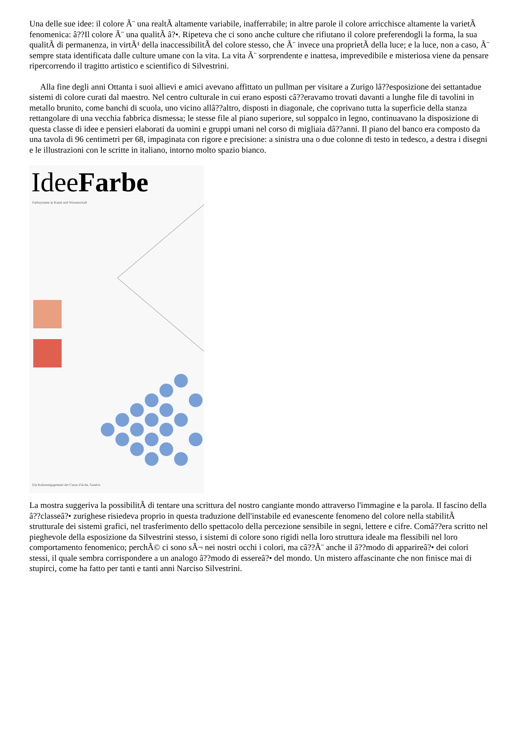Una delle sue idee: il colore Ã¨ una realtÃ altamente variabile, inafferrabile; in altre parole il colore arricchisce altamente la varietÃ fenomenica: â??Il colore Ã¨ una qualitÃ â?•. Ripeteva che ci sono anche culture che rifiutano il colore preferendogli la forma, la sua qualitÃ di permanenza, in virtÃ¹ della inaccessibilitÃ del colore stesso, che Ã¨ invece una proprietÃ della luce; e la luce, non a caso, Ã¨ sempre stata identificata dalle culture umane con la vita. La vita Ã¨ sorprendente e inattesa, imprevedibile e misteriosa viene da pensare ripercorrendo il tragitto artistico e scientifico di Silvestrini.
Alla fine degli anni Ottanta i suoi allievi e amici avevano affittato un pullman per visitare a Zurigo lâ??esposizione dei settantadue sistemi di colore curati dal maestro. Nel centro culturale in cui erano esposti câ??eravamo trovati davanti a lunghe file di tavolini in metallo brunito, come banchi di scuola, uno vicino allâ??altro, disposti in diagonale, che coprivano tutta la superficie della stanza rettangolare di una vecchia fabbrica dismessa; le stesse file al piano superiore, sul soppalco in legno, continuavano la disposizione di questa classe di idee e pensieri elaborati da uomini e gruppi umani nel corso di migliaia dâ??anni. Il piano del banco era composto da una tavola di 96 centimetri per 68, impaginata con rigore e precisione: a sinistra una o due colonne di testo in tedesco, a destra i disegni e le illustrazioni con le scritte in italiano, intorno molto spazio bianco.
IdeeFarbe
Farbsysteme in Kunst und Wissenschaft
Ein Kulturengagement der Caran d'Ache, Genève
La mostra suggeriva la possibilitÃ di tentare una scrittura del nostro cangiante mondo attraverso l'immagine e la parola. Il fascino della â??classeâ?• zurighese risiedeva proprio in questa traduzione dell'instabile ed evanescente fenomeno del colore nella stabilitÃ strutturale dei sistemi grafici, nel trasferimento dello spettacolo della percezione sensibile in segni, lettere e cifre. Comâ??era scritto nel pieghevole della esposizione da Silvestrini stesso, i sistemi di colore sono rigidi nella loro struttura ideale ma flessibili nel loro comportamento fenomenico; perchÃ© ci sono sÃ¬ nei nostri occhi i colori, ma câ??Ã¨ anche il â??modo di apparireâ?• dei colori stessi, il quale sembra corrispondere a un analogo â??modo di essereâ?• del mondo. Un mistero affascinante che non finisce mai di stupirci, come ha fatto per tanti e tanti anni Narciso Silvestrini.